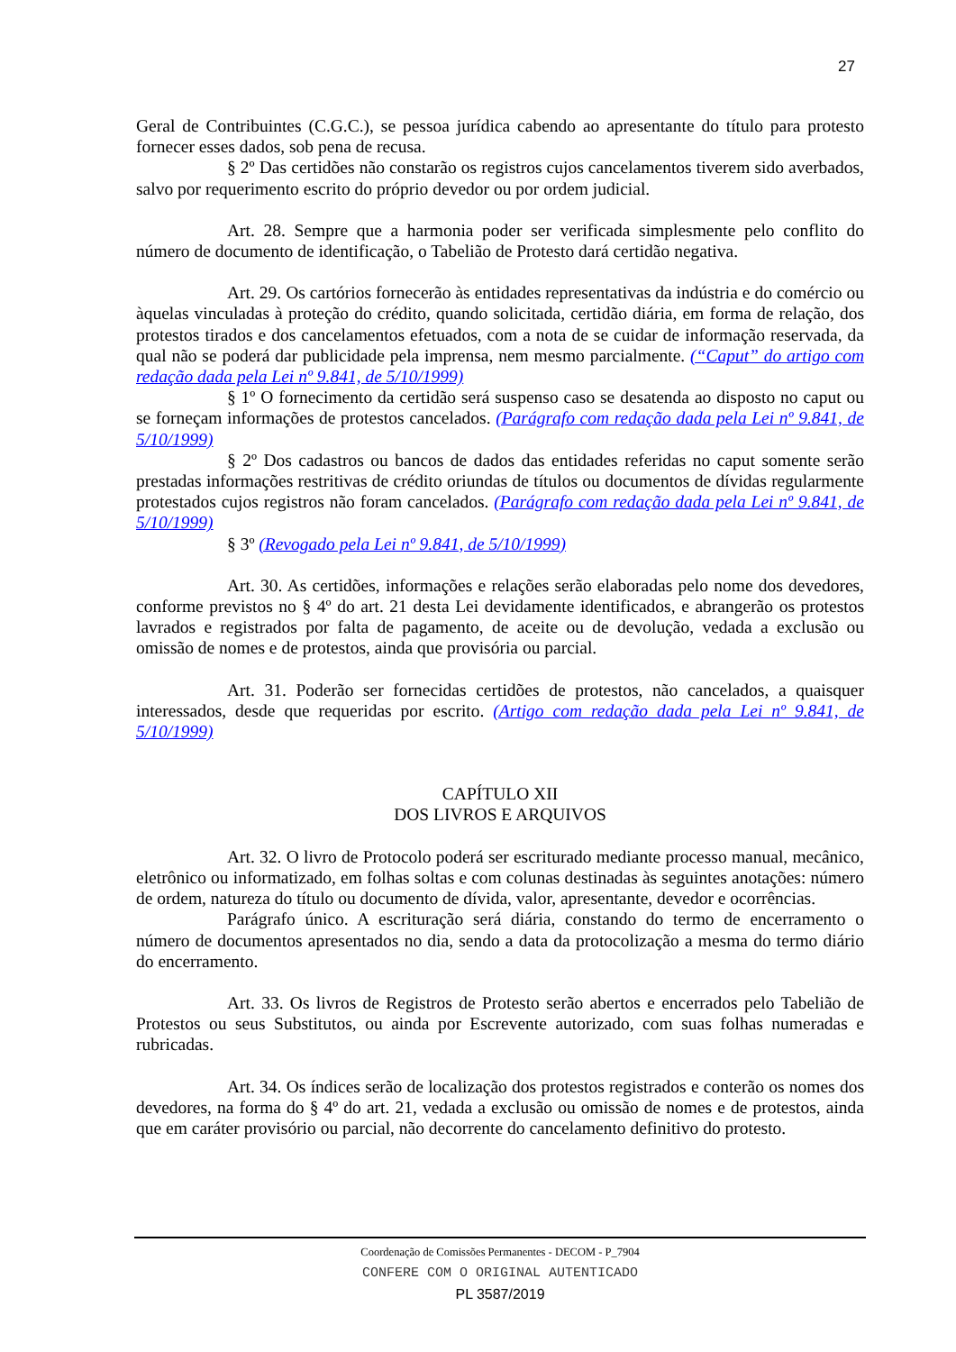27
Geral de Contribuintes (C.G.C.), se pessoa jurídica cabendo ao apresentante do título para protesto fornecer esses dados, sob pena de recusa.
§ 2º Das certidões não constarão os registros cujos cancelamentos tiverem sido averbados, salvo por requerimento escrito do próprio devedor ou por ordem judicial.
Art. 28. Sempre que a harmonia poder ser verificada simplesmente pelo conflito do número de documento de identificação, o Tabelião de Protesto dará certidão negativa.
Art. 29. Os cartórios fornecerão às entidades representativas da indústria e do comércio ou àquelas vinculadas à proteção do crédito, quando solicitada, certidão diária, em forma de relação, dos protestos tirados e dos cancelamentos efetuados, com a nota de se cuidar de informação reservada, da qual não se poderá dar publicidade pela imprensa, nem mesmo parcialmente. (“Caput” do artigo com redação dada pela Lei nº 9.841, de 5/10/1999)
§ 1º O fornecimento da certidão será suspenso caso se desatenda ao disposto no caput ou se forneçam informações de protestos cancelados. (Parágrafo com redação dada pela Lei nº 9.841, de 5/10/1999)
§ 2º Dos cadastros ou bancos de dados das entidades referidas no caput somente serão prestadas informações restritivas de crédito oriundas de títulos ou documentos de dívidas regularmente protestados cujos registros não foram cancelados. (Parágrafo com redação dada pela Lei nº 9.841, de 5/10/1999)
§ 3º (Revogado pela Lei nº 9.841, de 5/10/1999)
Art. 30. As certidões, informações e relações serão elaboradas pelo nome dos devedores, conforme previstos no § 4º do art. 21 desta Lei devidamente identificados, e abrangerão os protestos lavrados e registrados por falta de pagamento, de aceite ou de devolução, vedada a exclusão ou omissão de nomes e de protestos, ainda que provisória ou parcial.
Art. 31. Poderão ser fornecidas certidões de protestos, não cancelados, a quaisquer interessados, desde que requeridas por escrito. (Artigo com redação dada pela Lei nº 9.841, de 5/10/1999)
CAPÍTULO XII
DOS LIVROS E ARQUIVOS
Art. 32. O livro de Protocolo poderá ser escriturado mediante processo manual, mecânico, eletrônico ou informatizado, em folhas soltas e com colunas destinadas às seguintes anotações: número de ordem, natureza do título ou documento de dívida, valor, apresentante, devedor e ocorrências.
Parágrafo único. A escrituração será diária, constando do termo de encerramento o número de documentos apresentados no dia, sendo a data da protocolização a mesma do termo diário do encerramento.
Art. 33. Os livros de Registros de Protesto serão abertos e encerrados pelo Tabelião de Protestos ou seus Substitutos, ou ainda por Escrevente autorizado, com suas folhas numeradas e rubricadas.
Art. 34. Os índices serão de localização dos protestos registrados e conterão os nomes dos devedores, na forma do § 4º do art. 21, vedada a exclusão ou omissão de nomes e de protestos, ainda que em caráter provisório ou parcial, não decorrente do cancelamento definitivo do protesto.
Coordenação de Comissões Permanentes - DECOM - P_7904
CONFERE COM O ORIGINAL AUTENTICADO
PL 3587/2019